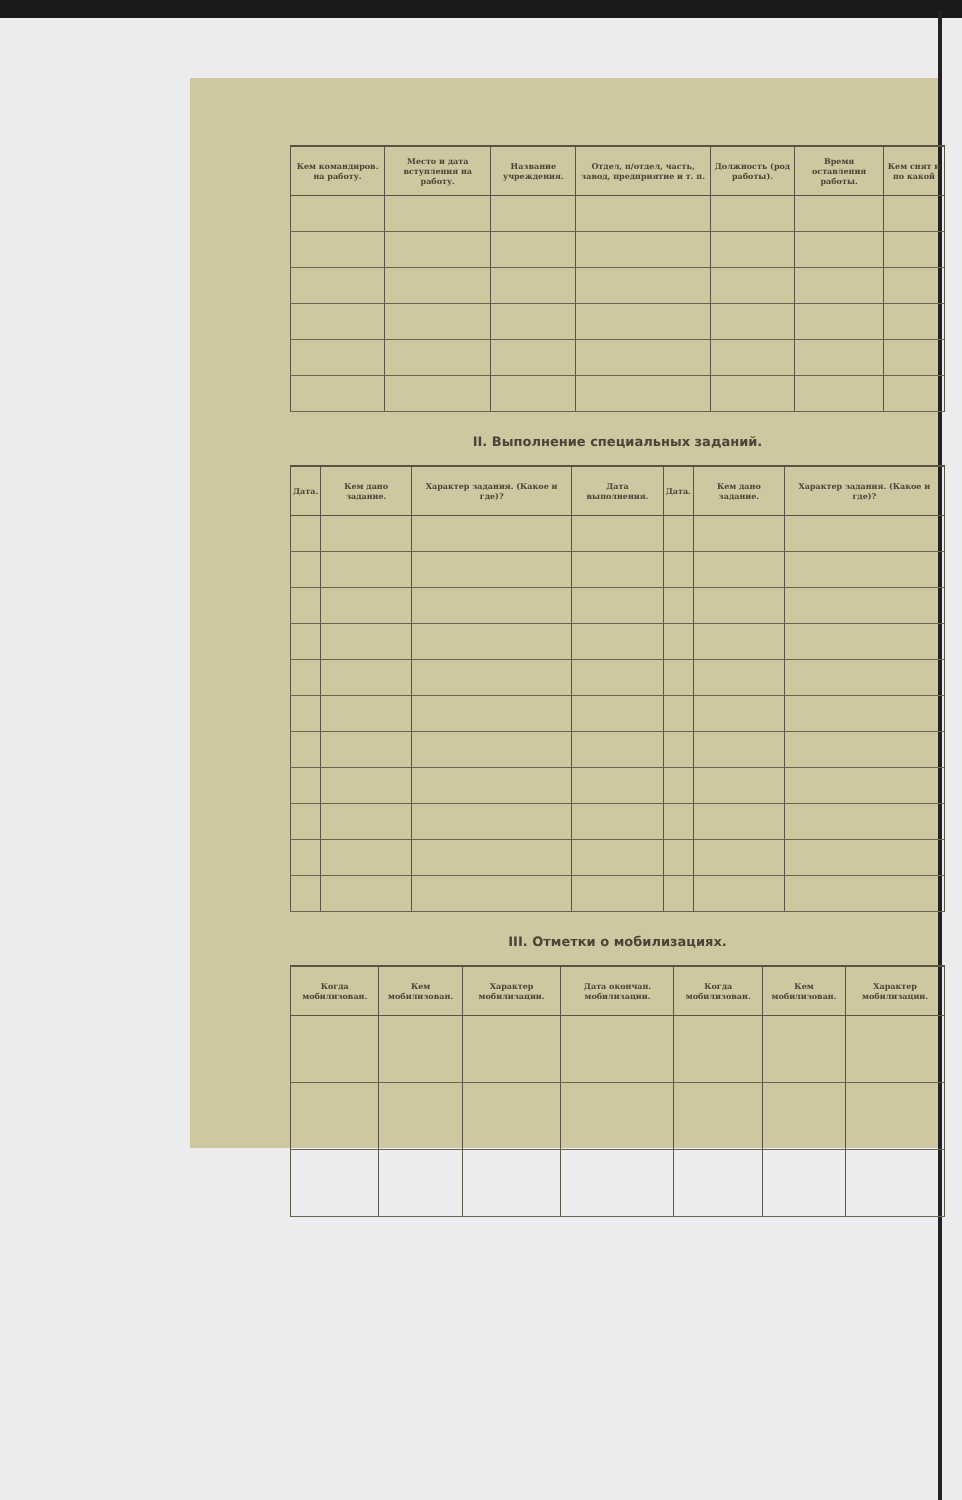| Кем командиров. на работу. | Место и дата вступления на работу. | Название учреждения. | Отдел, п/отдел, часть, завод, предприятие и т. п. | Должность (род работы). | Время оставления работы. | Кем снят и по какой |
| --- | --- | --- | --- | --- | --- | --- |
II. Выполнение специальных заданий.
| Дата. | Кем дано задание. | Характер задания. (Какое и где)? | Дата выполнения. | Дата. | Кем дано задание. | Характер задания. (Какое и где)? |
| --- | --- | --- | --- | --- | --- | --- |
III. Отметки о мобилизациях.
| Когда мобилизован. | Кем мобилизован. | Характер мобилизации. | Дата окончан. мобилизации. | Когда мобилизован. | Кем мобилизован. | Характер мобилизации. |
| --- | --- | --- | --- | --- | --- | --- |